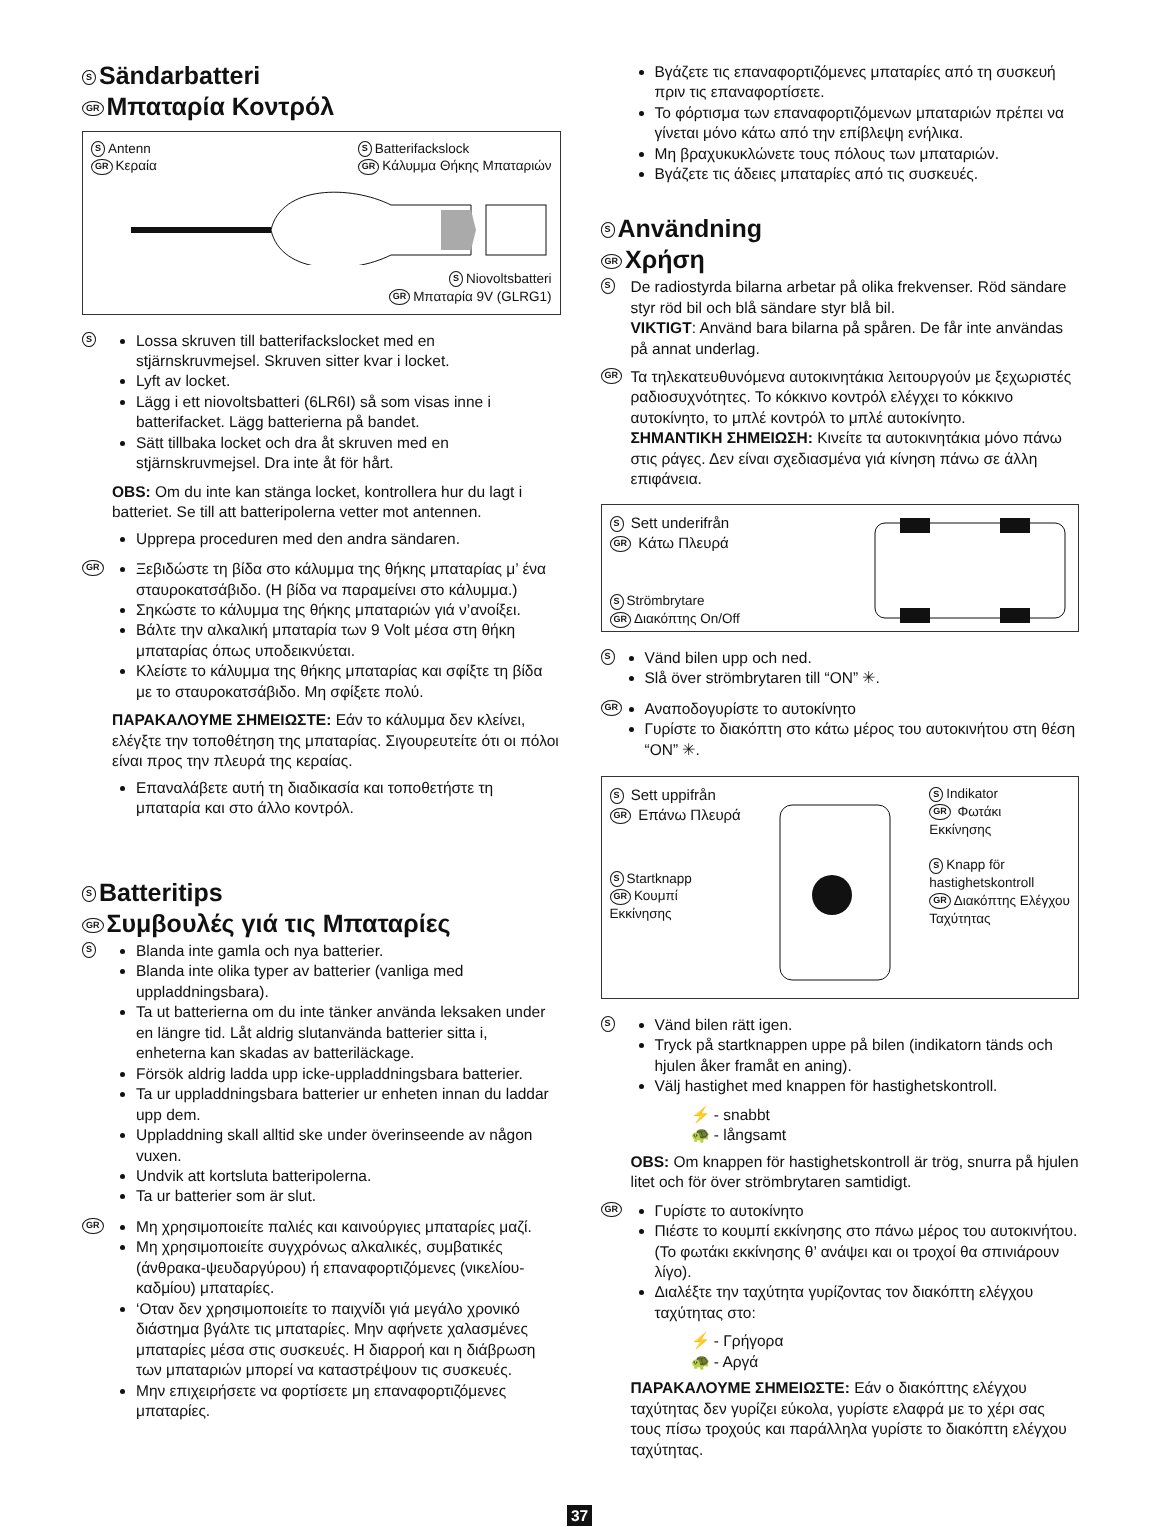S Sändarbatteri
GR Μπαταρία Κοντρόλ
S Antenn
GR Κεραία
S Batterifackslock
GR Κάλυμμα Θήκης Μπαταριών
S Niovoltsbatteri
GR Μπαταρία 9V (GLRG1)
S
Lossa skruven till batterifackslocket med en stjärnskruvmejsel. Skruven sitter kvar i locket.
Lyft av locket.
Lägg i ett niovoltsbatteri (6LR6I) så som visas inne i batterifacket. Lägg batterierna på bandet.
Sätt tillbaka locket och dra åt skruven med en stjärnskruvmejsel. Dra inte åt för hårt.
OBS: Om du inte kan stänga locket, kontrollera hur du lagt i batteriet. Se till att batteripolerna vetter mot antennen.
Upprepa proceduren med den andra sändaren.
GR
Ξεβιδώστε τη βίδα στο κάλυμμα της θήκης μπαταρίας μ’ ένα σταυροκατσάβιδο. (Η βίδα να παραμείνει στο κάλυμμα.)
Σηκώστε το κάλυμμα της θήκης μπαταριών γιά ν’ανοίξει.
Βάλτε την αλκαλική μπαταρία των 9 Volt μέσα στη θήκη μπαταρίας όπως υποδεικνύεται.
Κλείστε το κάλυμμα της θήκης μπαταρίας και σφίξτε τη βίδα με το σταυροκατσάβιδο. Μη σφίξετε πολύ.
ΠΑΡΑΚΑΛΟΥΜΕ ΣΗΜΕΙΩΣΤΕ: Εάν το κάλυμμα δεν κλείνει, ελέγξτε την τοποθέτηση της μπαταρίας. Σιγουρευτείτε ότι οι πόλοι είναι προς την πλευρά της κεραίας.
Επαναλάβετε αυτή τη διαδικασία και τοποθετήστε τη μπαταρία και στο άλλο κοντρόλ.
S Batteritips
GR Συμβουλές γιά τις Μπαταρίες
S
Blanda inte gamla och nya batterier.
Blanda inte olika typer av batterier (vanliga med uppladdningsbara).
Ta ut batterierna om du inte tänker använda leksaken under en längre tid. Låt aldrig slutanvända batterier sitta i, enheterna kan skadas av batteriläckage.
Försök aldrig ladda upp icke-uppladdningsbara batterier.
Ta ur uppladdningsbara batterier ur enheten innan du laddar upp dem.
Uppladdning skall alltid ske under överinseende av någon vuxen.
Undvik att kortsluta batteripolerna.
Ta ur batterier som är slut.
GR
Μη χρησιμοποιείτε παλιές και καινούργιες μπαταρίες μαζί.
Μη χρησιμοποιείτε συγχρόνως αλκαλικές, συμβατικές (άνθρακα-ψευδαργύρου) ή επαναφορτιζόμενες (νικελίου-καδμίου) μπαταρίες.
‘Οταν δεν χρησιμοποιείτε το παιχνίδι γιά μεγάλο χρονικό διάστημα βγάλτε τις μπαταρίες. Μην αφήνετε χαλασμένες μπαταρίες μέσα στις συσκευές. Η διαρροή και η διάβρωση των μπαταριών μπορεί να καταστρέψουν τις συσκευές.
Μην επιχειρήσετε να φορτίσετε μη επαναφορτιζόμενες μπαταρίες.
Βγάζετε τις επαναφορτιζόμενες μπαταρίες από τη συσκευή πριν τις επαναφορτίσετε.
Το φόρτισμα των επαναφορτιζόμενων μπαταριών πρέπει να γίνεται μόνο κάτω από την επίβλεψη ενήλικα.
Μη βραχυκυκλώνετε τους πόλους των μπαταριών.
Βγάζετε τις άδειες μπαταρίες από τις συσκευές.
S Användning
GR Χρήση
S
De radiostyrda bilarna arbetar på olika frekvenser. Röd sändare styr röd bil och blå sändare styr blå bil.
VIKTIGT: Använd bara bilarna på spåren. De får inte användas på annat underlag.
GR
Τα τηλεκατευθυνόμενα αυτοκινητάκια λειτουργούν με ξεχωριστές ραδιοσυχνότητες. Το κόκκινο κοντρόλ ελέγχει το κόκκινο αυτοκίνητο, το μπλέ κοντρόλ το μπλέ αυτοκίνητο.
ΣΗΜΑΝΤΙΚΗ ΣΗΜΕΙΩΣΗ: Κινείτε τα αυτοκινητάκια μόνο πάνω στις ράγες. Δεν είναι σχεδιασμένα γιά κίνηση πάνω σε άλλη επιφάνεια.
S Sett underifrån
GR Κάτω Πλευρά
S Strömbrytare
GR Διακόπτης On/Off
S
Vänd bilen upp och ned.
Slå över strömbrytaren till “ON” ✳.
GR
Αναποδογυρίστε το αυτοκίνητο
Γυρίστε το διακόπτη στο κάτω μέρος του αυτοκινήτου στη θέση “ON” ✳.
S Sett uppifrån
GR Επάνω Πλευρά
S Startknapp
GR Κουμπί
Εκκίνησης
S Indikator
GR Φωτάκι
Εκκίνησης
S Knapp för
hastighetskontroll
GR Διακόπτης Ελέγχου
Ταχύτητας
S
Vänd bilen rätt igen.
Tryck på startknappen uppe på bilen (indikatorn tänds och hjulen åker framåt en aning).
Välj hastighet med knappen för hastighetskontroll.
⚡ - snabbt
🐢 - långsamt
OBS: Om knappen för hastighetskontroll är trög, snurra på hjulen litet och för över strömbrytaren samtidigt.
GR
Γυρίστε το αυτοκίνητο
Πιέστε το κουμπί εκκίνησης στο πάνω μέρος του αυτοκινήτου. (Το φωτάκι εκκίνησης θ’ ανάψει και οι τροχοί θα σπινιάρουν λίγο).
Διαλέξτε την ταχύτητα γυρίζοντας τον διακόπτη ελέγχου ταχύτητας στο:
⚡ - Γρήγορα
🐢 - Αργά
ΠΑΡΑΚΑΛΟΥΜΕ ΣΗΜΕΙΩΣΤΕ: Εάν ο διακόπτης ελέγχου ταχύτητας δεν γυρίζει εύκολα, γυρίστε ελαφρά με το χέρι σας τους πίσω τροχούς και παράλληλα γυρίστε το διακόπτη ελέγχου ταχύτητας.
37